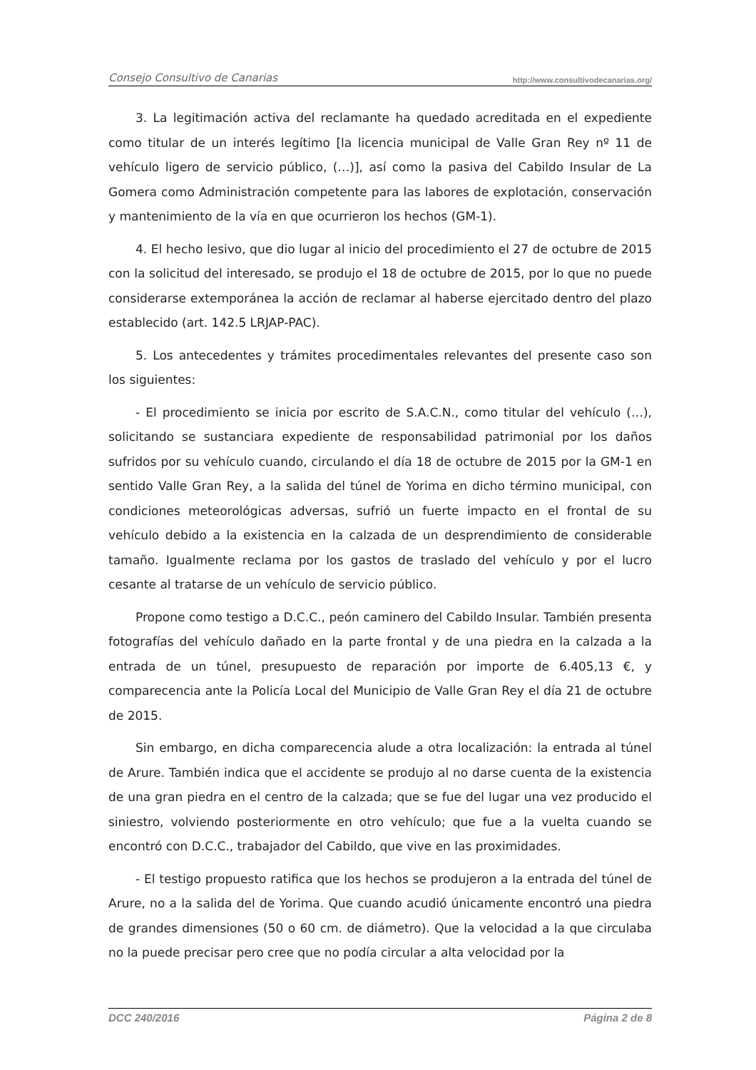Consejo Consultivo de Canarias http://www.consultivodecanarias.org/
3. La legitimación activa del reclamante ha quedado acreditada en el expediente como titular de un interés legítimo [la licencia municipal de Valle Gran Rey nº 11 de vehículo ligero de servicio público, (…)], así como la pasiva del Cabildo Insular de La Gomera como Administración competente para las labores de explotación, conservación y mantenimiento de la vía en que ocurrieron los hechos (GM-1).
4. El hecho lesivo, que dio lugar al inicio del procedimiento el 27 de octubre de 2015 con la solicitud del interesado, se produjo el 18 de octubre de 2015, por lo que no puede considerarse extemporánea la acción de reclamar al haberse ejercitado dentro del plazo establecido (art. 142.5 LRJAP-PAC).
5. Los antecedentes y trámites procedimentales relevantes del presente caso son los siguientes:
- El procedimiento se inicia por escrito de S.A.C.N., como titular del vehículo (…), solicitando se sustanciara expediente de responsabilidad patrimonial por los daños sufridos por su vehículo cuando, circulando el día 18 de octubre de 2015 por la GM-1 en sentido Valle Gran Rey, a la salida del túnel de Yorima en dicho término municipal, con condiciones meteorológicas adversas, sufrió un fuerte impacto en el frontal de su vehículo debido a la existencia en la calzada de un desprendimiento de considerable tamaño. Igualmente reclama por los gastos de traslado del vehículo y por el lucro cesante al tratarse de un vehículo de servicio público.
Propone como testigo a D.C.C., peón caminero del Cabildo Insular. También presenta fotografías del vehículo dañado en la parte frontal y de una piedra en la calzada a la entrada de un túnel, presupuesto de reparación por importe de 6.405,13 €, y comparecencia ante la Policía Local del Municipio de Valle Gran Rey el día 21 de octubre de 2015.
Sin embargo, en dicha comparecencia alude a otra localización: la entrada al túnel de Arure. También indica que el accidente se produjo al no darse cuenta de la existencia de una gran piedra en el centro de la calzada; que se fue del lugar una vez producido el siniestro, volviendo posteriormente en otro vehículo; que fue a la vuelta cuando se encontró con D.C.C., trabajador del Cabildo, que vive en las proximidades.
- El testigo propuesto ratifica que los hechos se produjeron a la entrada del túnel de Arure, no a la salida del de Yorima. Que cuando acudió únicamente encontró una piedra de grandes dimensiones (50 o 60 cm. de diámetro). Que la velocidad a la que circulaba no la puede precisar pero cree que no podía circular a alta velocidad por la
DCC 240/2016 Página 2 de 8